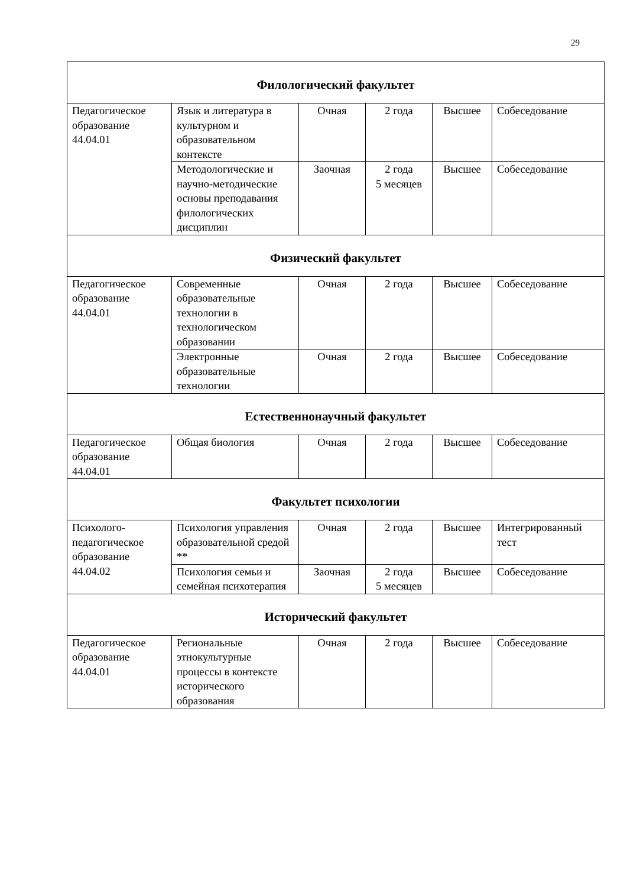29
| Филологический факультет | | | | | |
| Педагогическое образование 44.04.01 | Язык и литература в культурном и образовательном контексте | Очная | 2 года | Высшее | Собеседование |
| | Методологические и научно-методические основы преподавания филологических дисциплин | Заочная | 2 года 5 месяцев | Высшее | Собеседование |
| Физический факультет | | | | | |
| Педагогическое образование 44.04.01 | Современные образовательные технологии в технологическом образовании | Очная | 2 года | Высшее | Собеседование |
| | Электронные образовательные технологии | Очная | 2 года | Высшее | Собеседование |
| Естественнонаучный факультет | | | | | |
| Педагогическое образование 44.04.01 | Общая биология | Очная | 2 года | Высшее | Собеседование |
| Факультет психологии | | | | | |
| Психолого-педагогическое образование 44.04.02 | Психология управления образовательной средой ** | Очная | 2 года | Высшее | Интегрированный тест |
| | Психология семьи и семейная психотерапия | Заочная | 2 года 5 месяцев | Высшее | Собеседование |
| Исторический факультет | | | | | |
| Педагогическое образование 44.04.01 | Региональные этнокультурные процессы в контексте исторического образования | Очная | 2 года | Высшее | Собеседование |